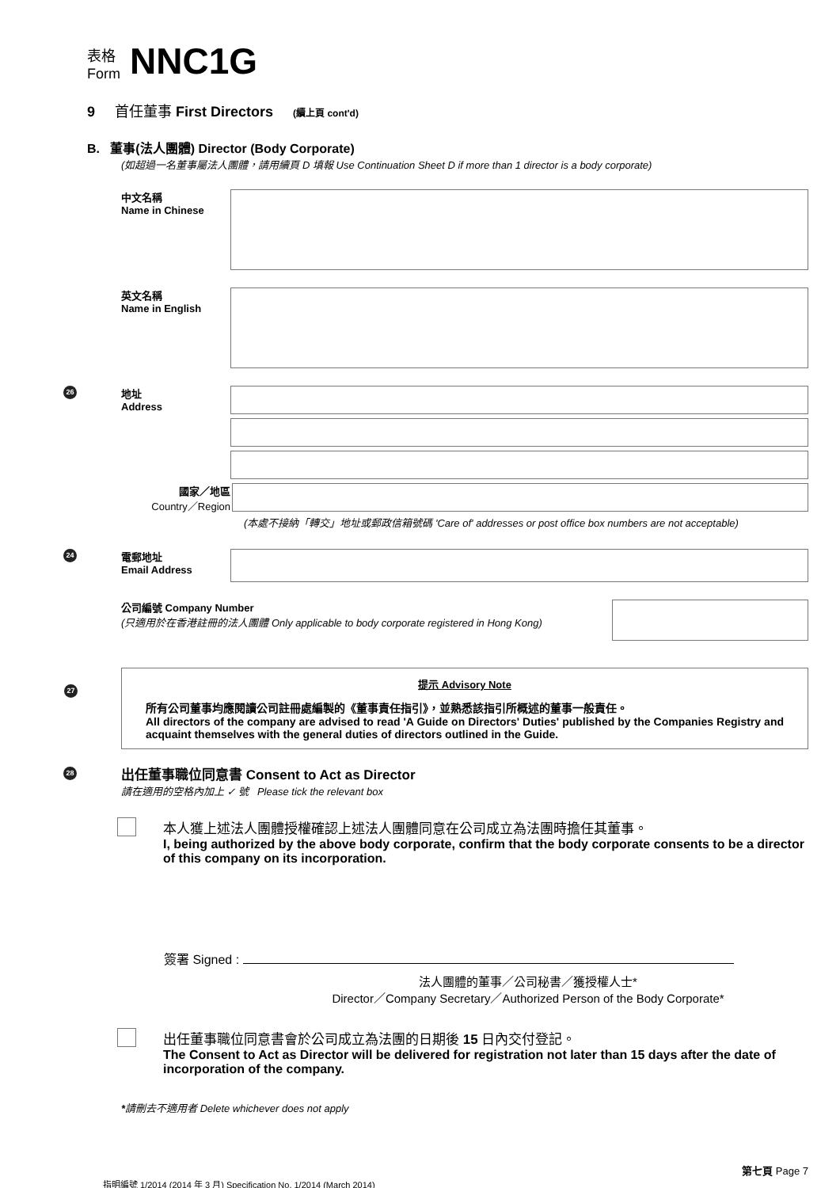表格
Form
NNC1G
9 首任董事 First Directors (續上頁 cont'd)
B. 董事(法人團體) Director (Body Corporate)
(如超過一名董事屬法人團體，請用續頁 D 填報 Use Continuation Sheet D if more than 1 director is a body corporate)
中文名稱
Name in Chinese
英文名稱
Name in English
26
地址
Address
國家／地區
Country／Region
(本處不接納「轉交」地址或郵政信箱號碼 'Care of' addresses or post office box numbers are not acceptable)
24
電郵地址
Email Address
公司編號 Company Number
(只適用於在香港註冊的法人團體 Only applicable to body corporate registered in Hong Kong)
27
提示 Advisory Note
所有公司董事均應閱讀公司註冊處編製的《董事責任指引》，並熟悉該指引所概述的董事一般責任。
All directors of the company are advised to read 'A Guide on Directors' Duties' published by the Companies Registry and acquaint themselves with the general duties of directors outlined in the Guide.
28
出任董事職位同意書 Consent to Act as Director
請在適用的空格內加上 ✓ 號 Please tick the relevant box
本人獲上述法人團體授權確認上述法人團體同意在公司成立為法團時擔任其董事。
I, being authorized by the above body corporate, confirm that the body corporate consents to be a director of this company on its incorporation.
簽署 Signed :
法人團體的董事／公司秘書／獲授權人士*
Director／Company Secretary／Authorized Person of the Body Corporate*
出任董事職位同意書會於公司成立為法團的日期後 15 日內交付登記。
The Consent to Act as Director will be delivered for registration not later than 15 days after the date of incorporation of the company.
*請刪去不適用者 Delete whichever does not apply
第七頁 Page 7
指明編號 1/2014 (2014 年 3 月) Specification No. 1/2014 (March 2014)